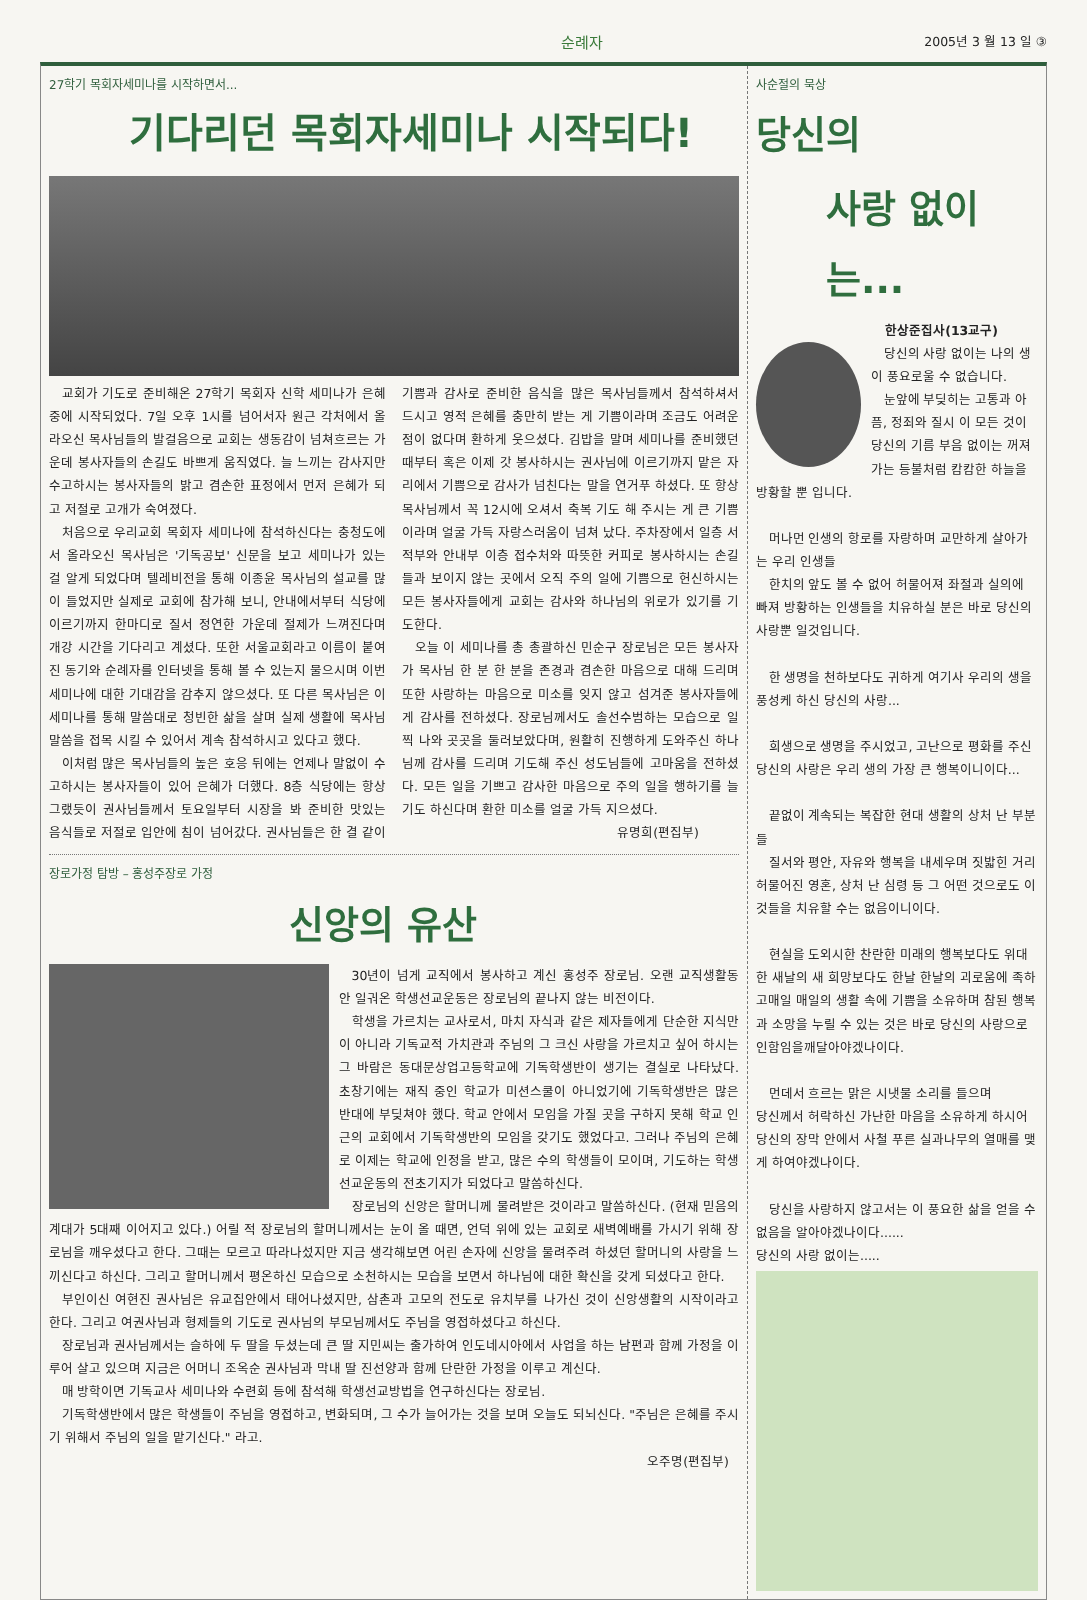순례자 2005년 3 월 13 일 ③
27학기 목회자세미나를 시작하면서...
기다리던 목회자세미나 시작되다!
교회가 기도로 준비해온 27학기 목회자 신학 세미나가 은혜 중에 시작되었다. 7일 오후 1시를 넘어서자 원근 각처에서 올라오신 목사님들의 발걸음으로 교회는 생동감이 넘쳐흐르는 가운데 봉사자들의 손길도 바쁘게 움직였다. 늘 느끼는 감사지만 수고하시는 봉사자들의 밝고 겸손한 표정에서 먼저 은혜가 되고 저절로 고개가 숙여졌다.
처음으로 우리교회 목회자 세미나에 참석하신다는 충청도에서 올라오신 목사님은 '기독공보' 신문을 보고 세미나가 있는 걸 알게 되었다며 텔레비전을 통해 이종윤 목사님의 설교를 많이 들었지만 실제로 교회에 참가해 보니, 안내에서부터 식당에 이르기까지 한마디로 질서 정연한 가운데 절제가 느껴진다며 개강 시간을 기다리고 계셨다. 또한 서울교회라고 이름이 붙여진 동기와 순례자를 인터넷을 통해 볼 수 있는지 물으시며 이번 세미나에 대한 기대감을 감추지 않으셨다. 또 다른 목사님은 이 세미나를 통해 말씀대로 청빈한 삶을 살며 실제 생활에 목사님 말씀을 접목 시킬 수 있어서 계속 참석하시고 있다고 했다.
이처럼 많은 목사님들의 높은 호응 뒤에는 언제나 말없이 수고하시는 봉사자들이 있어 은혜가 더했다. 8층 식당에는 항상 그랬듯이 권사님들께서 토요일부터 시장을 봐 준비한 맛있는 음식들로 저절로 입안에 침이 넘어갔다. 권사님들은 한 결 같이 기쁨과 감사로 준비한 음식을 많은 목사님들께서 참석하셔서 드시고 영적 은혜를 충만히 받는 게 기쁨이라며 조금도 어려운 점이 없다며 환하게 웃으셨다. 김밥을 말며 세미나를 준비했던 때부터 혹은 이제 갓 봉사하시는 권사님에 이르기까지 맡은 자리에서 기쁨으로 감사가 넘친다는 말을 연거푸 하셨다. 또 항상 목사님께서 꼭 12시에 오셔서 축복 기도 해 주시는 게 큰 기쁨이라며 얼굴 가득 자랑스러움이 넘쳐 났다. 주차장에서 일층 서적부와 안내부 이층 접수처와 따뜻한 커피로 봉사하시는 손길들과 보이지 않는 곳에서 오직 주의 일에 기쁨으로 헌신하시는 모든 봉사자들에게 교회는 감사와 하나님의 위로가 있기를 기도한다.
오늘 이 세미나를 총 총괄하신 민순구 장로님은 모든 봉사자가 목사님 한 분 한 분을 존경과 겸손한 마음으로 대해 드리며 또한 사랑하는 마음으로 미소를 잊지 않고 섬겨준 봉사자들에게 감사를 전하셨다. 장로님께서도 솔선수범하는 모습으로 일찍 나와 곳곳을 둘러보았다며, 원활히 진행하게 도와주신 하나님께 감사를 드리며 기도해 주신 성도님들에 고마움을 전하셨다. 모든 일을 기쁘고 감사한 마음으로 주의 일을 행하기를 늘 기도 하신다며 환한 미소를 얼굴 가득 지으셨다.
유명희(편집부)
장로가정 탐방 – 홍성주장로 가정
신앙의 유산
30년이 넘게 교직에서 봉사하고 계신 홍성주 장로님. 오랜 교직생활동안 일궈온 학생선교운동은 장로님의 끝나지 않는 비전이다.
학생을 가르치는 교사로서, 마치 자식과 같은 제자들에게 단순한 지식만이 아니라 기독교적 가치관과 주님의 그 크신 사랑을 가르치고 싶어 하시는 그 바람은 동대문상업고등학교에 기독학생반이 생기는 결실로 나타났다. 초창기에는 재직 중인 학교가 미션스쿨이 아니었기에 기독학생반은 많은 반대에 부딪쳐야 했다. 학교 안에서 모임을 가질 곳을 구하지 못해 학교 인근의 교회에서 기독학생반의 모임을 갖기도 했었다고. 그러나 주님의 은혜로 이제는 학교에 인정을 받고, 많은 수의 학생들이 모이며, 기도하는 학생선교운동의 전초기지가 되었다고 말씀하신다.
장로님의 신앙은 할머니께 물려받은 것이라고 말씀하신다. (현재 믿음의 계대가 5대째 이어지고 있다.) 어릴 적 장로님의 할머니께서는 눈이 올 때면, 언덕 위에 있는 교회로 새벽예배를 가시기 위해 장로님을 깨우셨다고 한다. 그때는 모르고 따라나섰지만 지금 생각해보면 어린 손자에 신앙을 물려주려 하셨던 할머니의 사랑을 느끼신다고 하신다. 그리고 할머니께서 평온하신 모습으로 소천하시는 모습을 보면서 하나님에 대한 확신을 갖게 되셨다고 한다.
부인이신 여현진 권사님은 유교집안에서 태어나셨지만, 삼촌과 고모의 전도로 유치부를 나가신 것이 신앙생활의 시작이라고 한다. 그리고 여권사님과 형제들의 기도로 권사님의 부모님께서도 주님을 영접하셨다고 하신다.
장로님과 권사님께서는 슬하에 두 딸을 두셨는데 큰 딸 지민씨는 출가하여 인도네시아에서 사업을 하는 남편과 함께 가정을 이루어 살고 있으며 지금은 어머니 조옥순 권사님과 막내 딸 진선양과 함께 단란한 가정을 이루고 계신다.
매 방학이면 기독교사 세미나와 수련회 등에 참석해 학생선교방법을 연구하신다는 장로님.
기독학생반에서 많은 학생들이 주님을 영접하고, 변화되며, 그 수가 늘어가는 것을 보며 오늘도 되뇌신다. "주님은 은혜를 주시기 위해서 주님의 일을 맡기신다." 라고.
오주명(편집부)
사순절의 묵상
당신의
사랑 없이는...
한상준집사(13교구)
당신의 사랑 없이는 나의 생이 풍요로울 수 없습니다.
눈앞에 부딪히는 고통과 아픔, 정죄와 질시 이 모든 것이 당신의 기름 부음 없이는 꺼져가는 등불처럼 캄캄한 하늘을 방황할 뿐 입니다.
머나먼 인생의 항로를 자랑하며 교만하게 살아가는 우리 인생들
한치의 앞도 볼 수 없어 허물어져 좌절과 실의에 빠져 방황하는 인생들을 치유하실 분은 바로 당신의 사랑뿐 일것입니다.
한 생명을 천하보다도 귀하게 여기사 우리의 생을 풍성케 하신 당신의 사랑...
희생으로 생명을 주시었고, 고난으로 평화를 주신 당신의 사랑은 우리 생의 가장 큰 행복이니이다...
끝없이 계속되는 복잡한 현대 생활의 상처 난 부분들
질서와 평안, 자유와 행복을 내세우며 짓밟힌 거리 허물어진 영혼, 상처 난 심령 등 그 어떤 것으로도 이것들을 치유할 수는 없음이니이다.
현실을 도외시한 찬란한 미래의 행복보다도 위대한 새날의 새 희망보다도 한날 한날의 괴로움에 족하고매일 매일의 생활 속에 기쁨을 소유하며 참된 행복과 소망을 누릴 수 있는 것은 바로 당신의 사랑으로 인함임을깨달아야겠나이다.
먼데서 흐르는 맑은 시냇물 소리를 들으며
당신께서 허락하신 가난한 마음을 소유하게 하시어
당신의 장막 안에서 사철 푸른 실과나무의 열매를 맺게 하여야겠나이다.
당신을 사랑하지 않고서는 이 풍요한 삶을 얻을 수 없음을 알아야겠나이다......
당신의 사랑 없이는.....